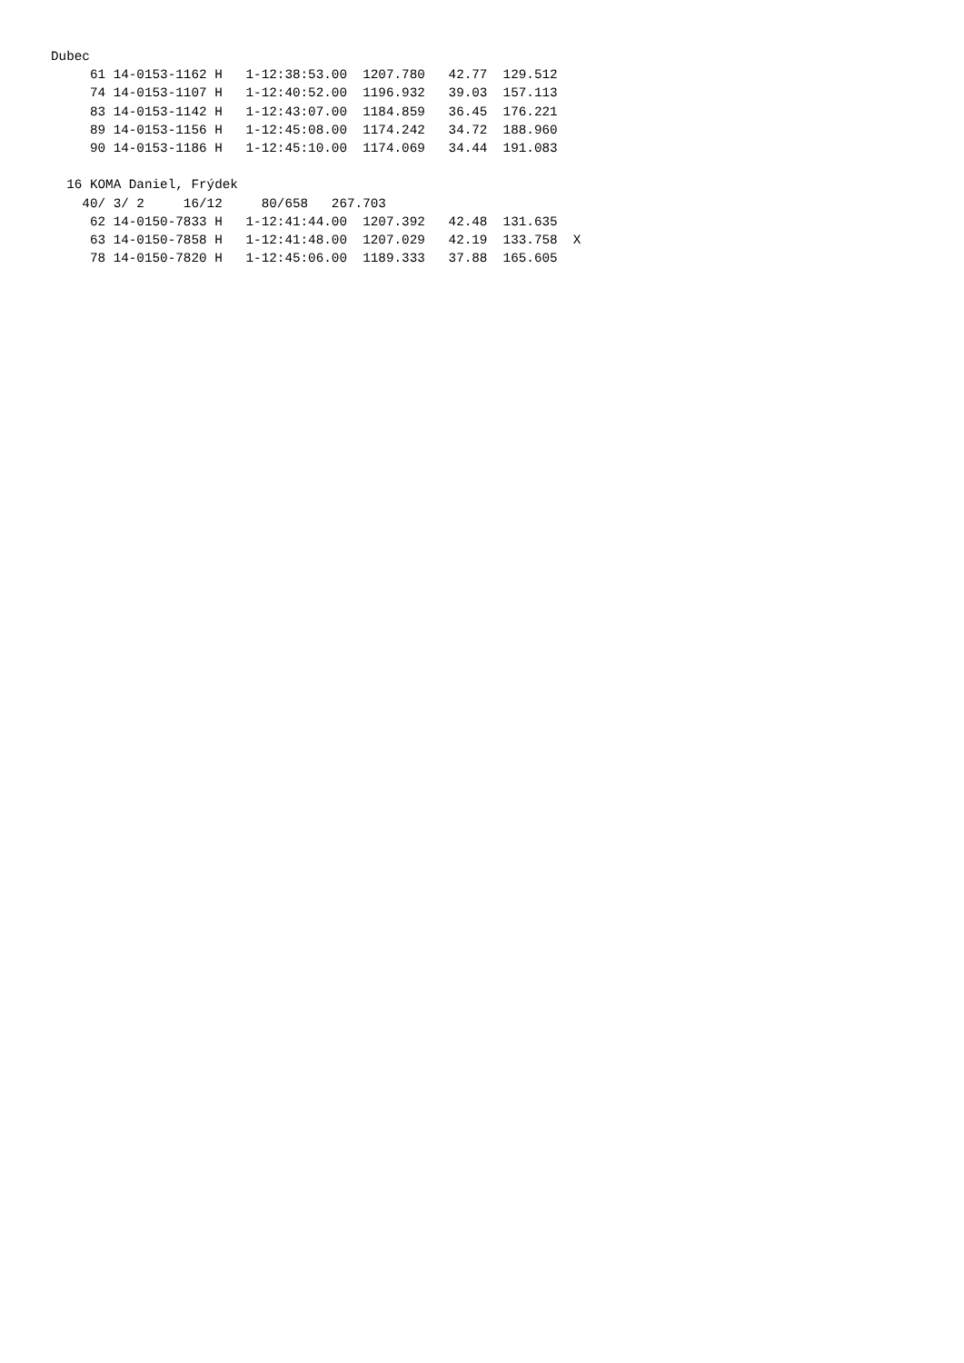Dubec
     61 14-0153-1162 H   1-12:38:53.00  1207.780   42.77  129.512
     74 14-0153-1107 H   1-12:40:52.00  1196.932   39.03  157.113
     83 14-0153-1142 H   1-12:43:07.00  1184.859   36.45  176.221
     89 14-0153-1156 H   1-12:45:08.00  1174.242   34.72  188.960
     90 14-0153-1186 H   1-12:45:10.00  1174.069   34.44  191.083

  16 KOMA Daniel, Frýdek
    40/ 3/ 2     16/12     80/658   267.703
     62 14-0150-7833 H   1-12:41:44.00  1207.392   42.48  131.635
     63 14-0150-7858 H   1-12:41:48.00  1207.029   42.19  133.758  X
     78 14-0150-7820 H   1-12:45:06.00  1189.333   37.88  165.605